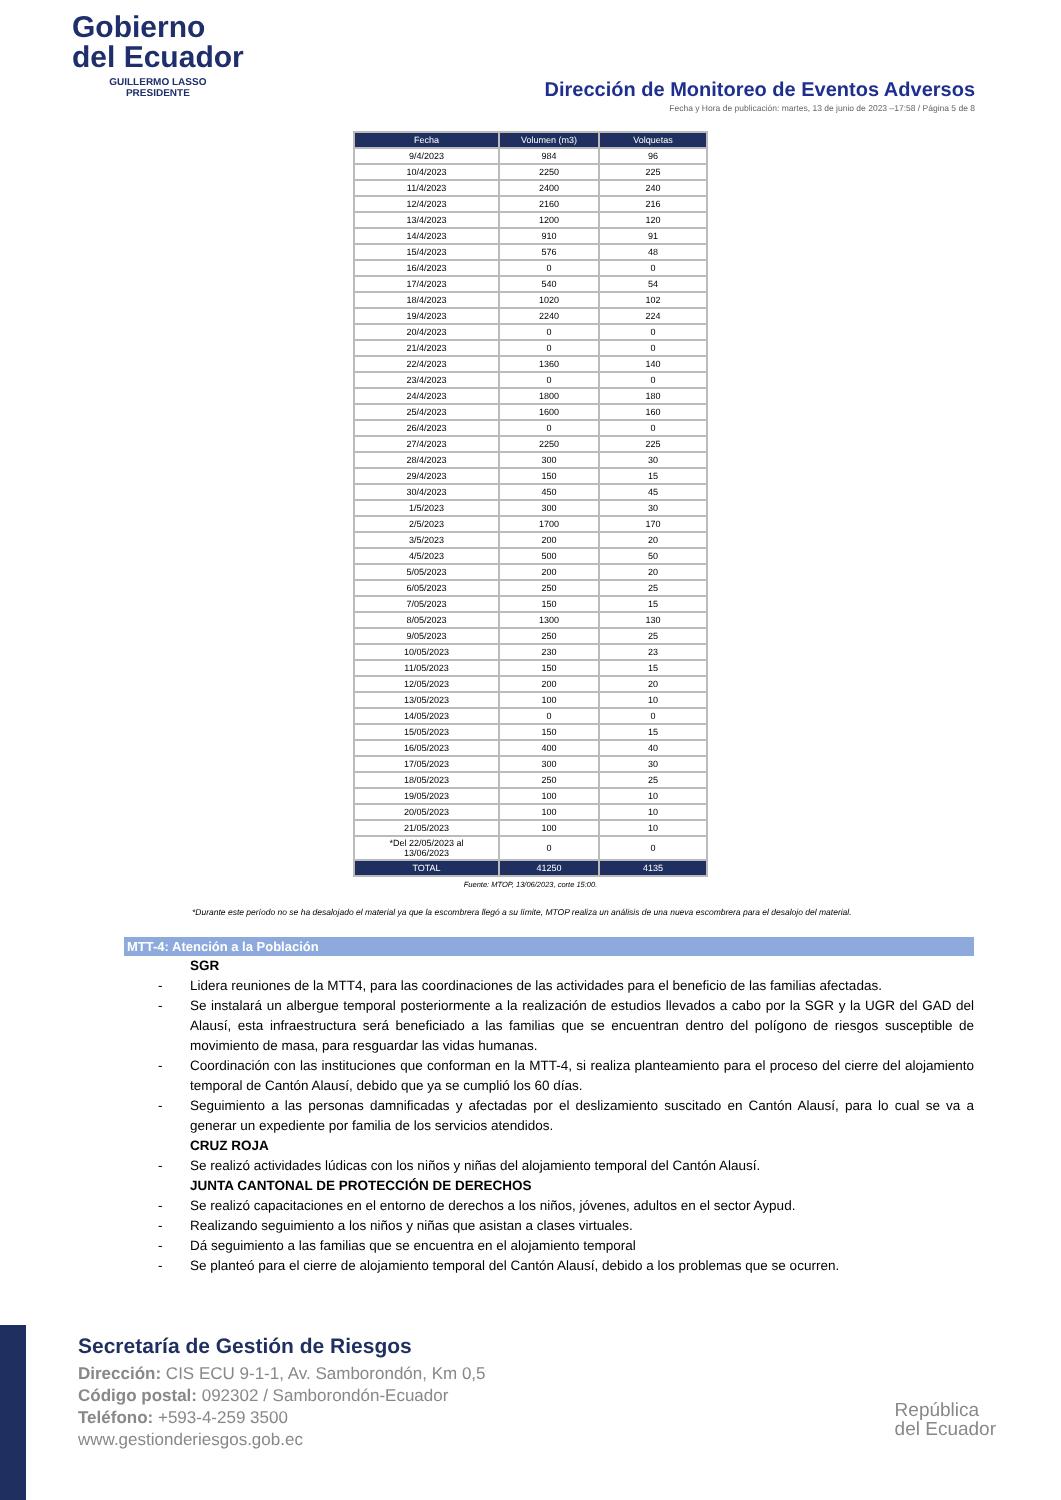Gobierno
del Ecuador
GUILLERMO LASSO
PRESIDENTE
Dirección de Monitoreo de Eventos Adversos
Fecha y Hora de publicación: martes, 13 de junio de 2023 –17:58 / Página 5 de 8
| Fecha | Volumen (m3) | Volquetas |
| --- | --- | --- |
| 9/4/2023 | 984 | 96 |
| 10/4/2023 | 2250 | 225 |
| 11/4/2023 | 2400 | 240 |
| 12/4/2023 | 2160 | 216 |
| 13/4/2023 | 1200 | 120 |
| 14/4/2023 | 910 | 91 |
| 15/4/2023 | 576 | 48 |
| 16/4/2023 | 0 | 0 |
| 17/4/2023 | 540 | 54 |
| 18/4/2023 | 1020 | 102 |
| 19/4/2023 | 2240 | 224 |
| 20/4/2023 | 0 | 0 |
| 21/4/2023 | 0 | 0 |
| 22/4/2023 | 1360 | 140 |
| 23/4/2023 | 0 | 0 |
| 24/4/2023 | 1800 | 180 |
| 25/4/2023 | 1600 | 160 |
| 26/4/2023 | 0 | 0 |
| 27/4/2023 | 2250 | 225 |
| 28/4/2023 | 300 | 30 |
| 29/4/2023 | 150 | 15 |
| 30/4/2023 | 450 | 45 |
| 1/5/2023 | 300 | 30 |
| 2/5/2023 | 1700 | 170 |
| 3/5/2023 | 200 | 20 |
| 4/5/2023 | 500 | 50 |
| 5/05/2023 | 200 | 20 |
| 6/05/2023 | 250 | 25 |
| 7/05/2023 | 150 | 15 |
| 8/05/2023 | 1300 | 130 |
| 9/05/2023 | 250 | 25 |
| 10/05/2023 | 230 | 23 |
| 11/05/2023 | 150 | 15 |
| 12/05/2023 | 200 | 20 |
| 13/05/2023 | 100 | 10 |
| 14/05/2023 | 0 | 0 |
| 15/05/2023 | 150 | 15 |
| 16/05/2023 | 400 | 40 |
| 17/05/2023 | 300 | 30 |
| 18/05/2023 | 250 | 25 |
| 19/05/2023 | 100 | 10 |
| 20/05/2023 | 100 | 10 |
| 21/05/2023 | 100 | 10 |
| *Del 22/05/2023 al 13/06/2023 | 0 | 0 |
| TOTAL | 41250 | 4135 |
Fuente: MTOP, 13/06/2023, corte 15:00.
*Durante este período no se ha desalojado el material ya que la escombrera llegó a su límite, MTOP realiza un análisis de una nueva escombrera para el desalojo del material.
MTT-4: Atención a la Población
SGR
- Lidera reuniones de la MTT4, para las coordinaciones de las actividades para el beneficio de las familias afectadas.
- Se instalará un albergue temporal posteriormente a la realización de estudios llevados a cabo por la SGR y la UGR del GAD del Alausí, esta infraestructura será beneficiado a las familias que se encuentran dentro del polígono de riesgos susceptible de movimiento de masa, para resguardar las vidas humanas.
- Coordinación con las instituciones que conforman en la MTT-4, si realiza planteamiento para el proceso del cierre del alojamiento temporal de Cantón Alausí, debido que ya se cumplió los 60 días.
- Seguimiento a las personas damnificadas y afectadas por el deslizamiento suscitado en Cantón Alausí, para lo cual se va a generar un expediente por familia de los servicios atendidos.
CRUZ ROJA
- Se realizó actividades lúdicas con los niños y niñas del alojamiento temporal del Cantón Alausí.
JUNTA CANTONAL DE PROTECCIÓN DE DERECHOS
- Se realizó capacitaciones en el entorno de derechos a los niños, jóvenes, adultos en el sector Aypud.
- Realizando seguimiento a los niños y niñas que asistan a clases virtuales.
- Dá seguimiento a las familias que se encuentra en el alojamiento temporal
- Se planteó para el cierre de alojamiento temporal del Cantón Alausí, debido a los problemas que se ocurren.
Secretaría de Gestión de Riesgos
Dirección: CIS ECU 9-1-1, Av. Samborondón, Km 0,5
Código postal: 092302 / Samborondón-Ecuador
Teléfono: +593-4-259 3500
www.gestionderiesgos.gob.ec
República
del Ecuador